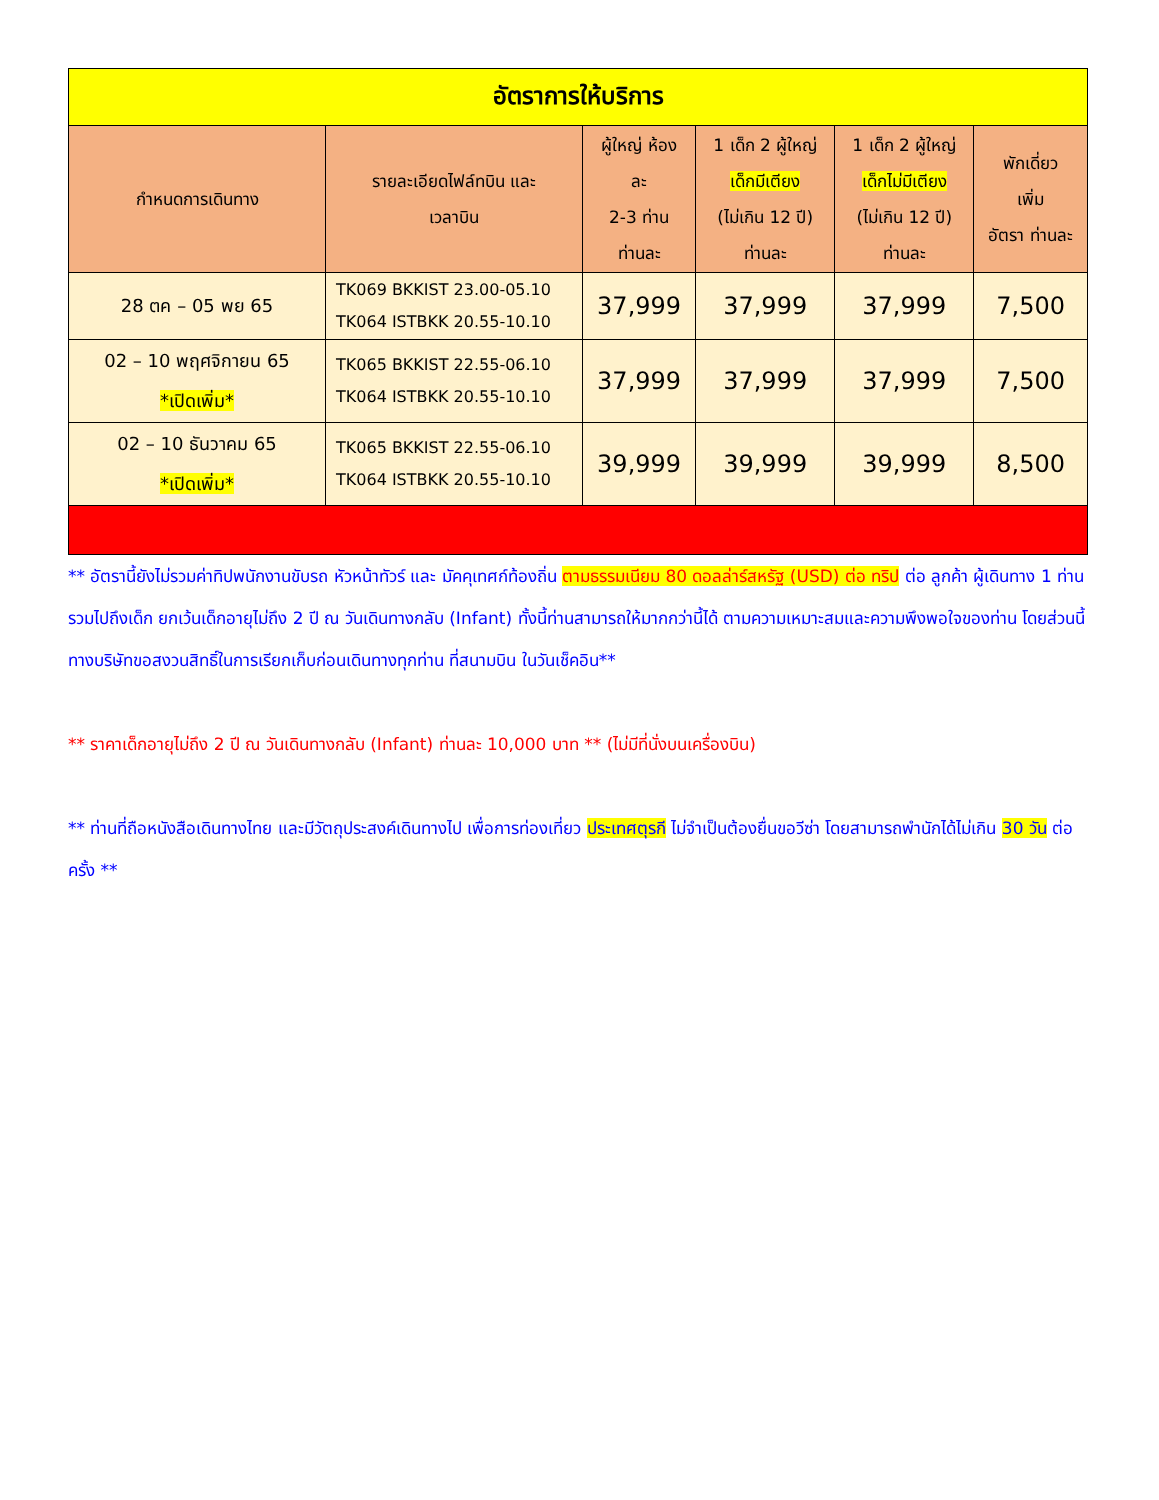| อัตราการให้บริการ | | | | | |
| กำหนดการเดินทาง | รายละเอียดไฟล์ทบิน และ เวลาบิน | ผู้ใหญ่ ห้อง ละ 2-3 ท่าน ท่านละ | 1 เด็ก 2 ผู้ใหญ่ เด็กมีเตียง (ไม่เกิน 12 ปี) ท่านละ | 1 เด็ก 2 ผู้ใหญ่ เด็กไม่มีเตียง (ไม่เกิน 12 ปี) ท่านละ | พักเดี่ยว เพิ่ม อัตรา ท่านละ |
| 28 ตค – 05 พย 65 | TK069 BKKIST 23.00-05.10 TK064 ISTBKK 20.55-10.10 | 37,999 | 37,999 | 37,999 | 7,500 |
| 02 – 10 พฤศจิกายน 65 *เปิดเพิ่ม* | TK065 BKKIST 22.55-06.10 TK064 ISTBKK 20.55-10.10 | 37,999 | 37,999 | 37,999 | 7,500 |
| 02 – 10 ธันวาคม 65 *เปิดเพิ่ม* | TK065 BKKIST 22.55-06.10 TK064 ISTBKK 20.55-10.10 | 39,999 | 39,999 | 39,999 | 8,500 |
** อัตรานี้ยังไม่รวมค่าทิปพนักงานขับรถ หัวหน้าทัวร์ และ มัคคุเทศก์ท้องถิ่น ตามธรรมเนียม 80 ดอลล่าร์สหรัฐ (USD) ต่อ ทริป ต่อ ลูกค้า ผู้เดินทาง 1 ท่าน รวมไปถึงเด็ก ยกเว้นเด็กอายุไม่ถึง 2 ปี ณ วันเดินทางกลับ (Infant) ทั้งนี้ท่านสามารถให้มากกว่านี้ได้ ตามความเหมาะสมและความพึงพอใจของท่าน โดยส่วนนี้ ทางบริษัทขอสงวนสิทธิ์ในการเรียกเก็บก่อนเดินทางทุกท่าน ที่สนามบิน ในวันเช็คอิน**
** ราคาเด็กอายุไม่ถึง 2 ปี ณ วันเดินทางกลับ (Infant) ท่านละ 10,000 บาท ** (ไม่มีที่นั่งบนเครื่องบิน)
** ท่านที่ถือหนังสือเดินทางไทย และมีวัตถุประสงค์เดินทางไป เพื่อการท่องเที่ยว ประเทศตุรกี ไม่จำเป็นต้องยื่นขอวีซ่า โดยสามารถพำนักได้ไม่เกิน 30 วัน ต่อครั้ง **